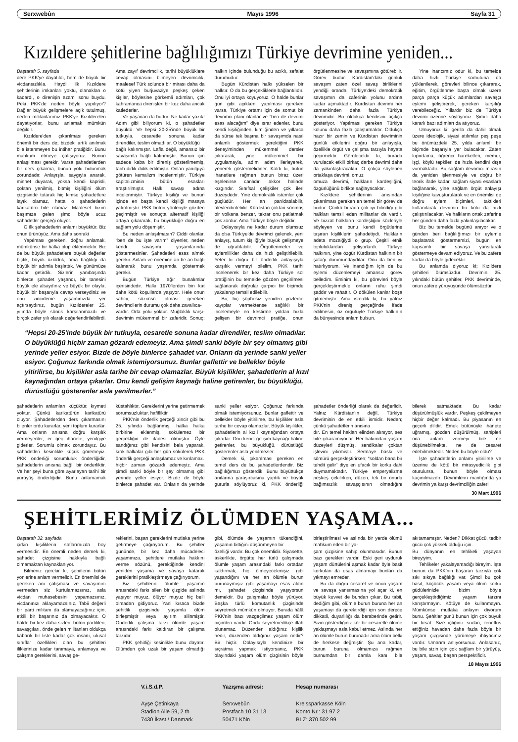Serxwebûn Mayıs 1996 Sayfa 31
Kızıldere şehitlerine bağlılığımızı Türkiye devrimine yeniden...
Baştarafı 5. sayfada
dere PKK'ye dayatıldı, hem de büyük bir vicdansızlıkla. Haydi ilk Kızıldere şehitlerinin imkanları yoktu, olanakları o kadardı, o direnişin azami sonu buydu. Peki PKK'de neden böyle yapılıyor? Dağlar büyük gelişmelere açık tutulmuş, neden militanlarımız PKK'ye Kızıldereleri dayatıyorlar, bunu anlamak mümkün değildir.
Kızıldere'den çıkarılması gereken önemli bir ders de; bizdeki artık anılmak bile istenmeyen bu intihar pratiğidir. Bunu mahkum etmeye çalışıyoruz. Bunun anlaşılması gerekir. Varsa şahadetlerden bir ders çıkarma, bunun yolu bulunmak zorundadır. Anlayışla, saygıyla anarak, minnet duyarak, yoksa kendi kaprisli, çoktan yenilmiş, bitmiş kişiliğini ölüm çizgisinde tutarak hiç kimse şahadetlere layık olamaz, hatta o şahadetlerin karikatürü bile olamaz. Maalesef bizim başımıza gelen şimdi böyle ucuz şahadetler gerçeği oluyor.
O ilk şahadetlerin anlamı büyüktür. Biz onun ürünüyüz. Ama daha sonraki
Yapılması gereken, doğru anlamak, mümkünse bir halka olup eklenmektir. Biz de bu büyük şahadetlere büyük değerler biçtik, büyük üzüldük; ama bağlılığı da büyük bir adımla başlattık. Ve günümüze kadar getirdik. Sizlerin yanıbaşında binlerce şahadet yaşandı, bir tanesini büyük ele alsaydınız ve büyük bir olayla, büyük bir başarıyla cevap verseydiniz ve onu zincirleme yaşamınızda yer açtırsaydınız, bugün Kızıldereler 25. yılında böyle sönük karşılanmazdı ve birçok zafer yılı olarak değerlendirilebilirdi. Ama zayıf devrimcilik, tarihi büyüklüklere cevap olmasını bilmeyen devrimcilik, maalesef Türk solunda bir mirası daha da kötü yiyen burjuvaziye peşkeş çeken kişiler, böylesine görkemli adımları, çok kahramanca direnişleri bir kez daha ancak katlederler.
Ve yaşanan da budur. Ne kadar yazık! Adım gibi biliyorum ki, o şahadetler büyüktü. Ve hepsi 20-25'inde büyük bir tutkuyla, cesaretle sonuna kadar direndiler, teslim olmadılar. O büyüklüğü
bağlı kalınmıştır. Lafla değil, amansız bir savaşımla bağlı kalınmıştır. Bunun için sadece kaba bir direniş gösterilmemiş, tarih didik didik edilmiştir. Onları yanılgıya götüren kemalizm incelenmiştir. Türkiye kapitalizminin bütün esasları araştırılmıştır. Halk savaşı adına incelenmiştir. Türkiye kişiliği ve bunun içinde en başta kendi kişiliği masaya yatırılmıştır. PKK bütün yönleriyle gözden geçirmiştir ve sonuçta alternatif kişiliği ortaya çıkararak, bu büyüklüğe doğru en sağlam yolu döşemiştir.
Bu neden anlaşılmasın? Ciddi olanlar, “ben de bu işte varım” diyenler, neden kendi savaşımı yaşamlarında göstermesinler. Şahadetleri esas almak gerekir. Anlam ve önemine an be an bağlı kalınarak bunu yaşamda göstermek gerekir.
Bugün Türkiye ağır bunalımlar içerisindedir. Halkı 1970'lerden bin kat daha kötü koşullarda yaşıyor. Hele onun sahibi, sözcüsü olması gereken devrimcilerin durumu çok daha zavallıca-
vardır. Orta yolu yoktur. Muğlaklık karşı-devrimin mükemmel bir zaferidir. Sonuç; halkın içinde bulunduğu bu acıklı, sefalet durumudur.
Bugün Kürdistan halkı yükselen bir halktır. O da bu gerçekliklerle bağlantılıdır. Onu iyi ortaya koyuyoruz. O halde bunlar gün gibi açıkken, yapılması gereken varsa, Türkiye ortamı için de somut bir devrimci planı olanlar ve “ben de devrimi esas alacağım” diye ısrar edenler, bunu kendi kişiliğinden, kimliğinden ve yıllarca da sürse tek başına bir savaşımda nasıl anlamlı göstermek gerektiğini PKK deneyiminden mükemmel dersler çıkararak, yine mükemmel bir uygulamayla, adım adım ilerleyerek, yenerek göstermelidirler. Kaldı ki, bütün ihanetlere rağmen bunun biraz üzeri eşelenirse canlıdır, akkor halinde kızgındır. Sınıfsal çelişkiler çok ileri düzeydedir. Yine demokratik istemler çok güçlüdür. Her an parıldatılabilir, alevlendirilebilir. Kürdistan çoktan sönmüş bir volkana benzer, tekrar onu patlatmak çok zordur. Ama Türkiye böyle değildir.
Dolayısıyla ne kadar durum olumsuz da olsa Türkiye'de devrimci gelenek, yeni anlayış, tutum kişiliğiyle büyük gelişmeye de uğratılabilir. Örgütlenmeler ve eylemlilikler daha da hızlı geliştirilebilir. Yeter ki doğru bir önderlik anlayışıyla karşılık vermeyi bilelim. PKK tarihi incelenerek bir kez daha Türkiye sol pratiğinin bu temelde gözden geçirilmesi sağlanarak doğrular çarpıcı bir biçimde yakalanıp temsil edilebilir.
Bu, hiç şüphesiz yeniden yüzlerce kayıplar vermektense sağlıklı bir incelemeyle en kestirme yoldan hızla gelişen bir devrimci pratiğe, onun örgütlenmesine ve savaşımına götürebilir. Görev budur. Kürdistan'daki günlük savaşım zaten özel savaş birliklerini yendiği oranda, Türkiye'deki demokratik savaşımın da zaferinin yolunu ardına kadar açmaktadır. Kürdistan devrimi her zamankinden daha fazla Türkiye devrimidir. Bu oldukça kendisini açıkça gösteriyor. Yapılması gereken Türkiye kolunu daha fazla çalıştırmaktır. Oldukça hazır bir zemin ve Kürdistan devriminin günlük etkilerini doğru bir anlayışla, özellikle örgüt ve çalışma tarzıyla hayata geçirmektir. Görülecektir ki, burada vurulacak etkili birkaç darbe devrimi daha da yakınlaştıracaktır. O çokça söylenen ortaklaşa devrimi, omuz
omuza devrimi, halkların kardeşliğini, özgürlüğünü birlikte sağlayacaktır.
Kızıldere şehitlerinin anısından çıkarılması gereken en temel bir görev de budur. Çünkü burada çok iyi bilindiği gibi halkları temsil eden militanlar da vardır. Ve bizzat halkların kardeşliğini sözleriyle söyleyen ve bunu kendi örgütlerine taşıran kişiliklerin şahadetiydi. Halkların adeta mozaiğiydi o grup. Çeşitli etnik topluluklardan geliyorlardı. Türkiye halkının, yine özgür Kürdistan halkının bir şafağı durumundaydılar. Onu da ben iyi hatırlıyorum. Ve inandığım için de bu eylemi düzenlemeyi amansız görev belledim. Eminim ki, bu görevleri böyle gerçekleştirmekle onların ruhu şimdi şaddır ve rahattır. O dökülen kanlar boşa gitmemiştir. Ama isterdik ki, bu yalnız PKK'nin direniş gerçeğinde ifade edilmesin, öz örgütüyle Türkiye halkının da bünyesinde anlam bulsun.
Yine inancımız odur ki, bu temelde daha hızlı Türkiye somutuna da yüklenilerek, görevleri bilince çıkararak, eğitim, örgütlenme başta olmak üzere parça parça küçük adımlardan savaşçı eylemi geliştirerek, gereken karşılığı verebileceğiz. Yıllardır biz de Türkiye devrimi üzerine söylüyoruz. Şimdi daha kararlı bazı adımları da atıyoruz.
Umuyoruz ki; gerilla da dahil olmak üzere ideolojik, siyasi atılımlar peş peşe bu önümüzdeki 25. yılda anlamlı bir biçimde başarıyla yer bulacaktır. Zaten kıpırdama, öğrenci hareketleri, memur, işçi, köylü tepkileri de hızla kendini dışa vurmaktadır. Bu sağlam devrimci mirasın da yeniden işlenmesiyle ve doğru bir teorik ifade kadar, sağlam siyasi esaslara bağlanarak, yine sağlam örgüt anlayışı kişiliğine kavuşturularak ve en önemlisi de doğru eylem biçimleri, taktikleri kullanılarak devrimin bu kolu da hızlı çalıştırılacaktır. Ve halkların ortak zaferine her günden daha fazla yakınlaşılacaktır.
Biz bu temelde bugünü anıyor ve o günden beri bağlılığımızı bir eylemle başlatarak göstermemizi, bugün en kapsamlı bir savaşa yansıtarak göstermeye devam ediyoruz. Ve bu zafere kadar da böyle gidecektir.
Bu anlamda diyoruz ki; Kızıldere şehitleri ölümsüzdür. Devrimin 25. yılındaki bütün şehitler, PKK devriminde, onun zafere yürüyüşünde ölümsüzdür.
“Hepsi 20-25'inde büyük bir tutkuyla, cesaretle sonuna kadar direndiler, teslim olmadılar. O büyüklüğü hiçbir zaman gözardı edemeyiz. Ama şimdi sanki böyle bir şey olmamış gibi yerinde yeller esiyor. Bizde de böyle binlerce şahadet var. Onların da yerinde sanki yeller esiyor. Çoğunuz farkında olmak istemiyorsunuz. Bunlar gaflettir ve bellekler böyle yitirilirse, bu kişilikler asla tarihe bir cevap olamazlar. Büyük kişilikler, şahadetlerin al kızıl kaynağından ortaya çıkarlar. Onu kendi gelişim kaynağı haline getirenler, bu büyüklüğü, dürüstlüğü gösterenler asla yenilmezler.”
şahadetlerin anlamları küçüktür, kıymeti yoktur. Çünkü karikatürün karikatürü oluyor. Şahadetlerden ders çıkarmasını bilenler ordu kurarlar, yeni toplum kurarlar. Ama onların anısına doğru karşılık vermeyenler, er geç ihanete, yenilgiye giderler. Sorumlu olmak zorundayız. Bu şahadetleri kesinlikle küçük göremeyiz. PKK önderliği sorumluluk önderliğidir, şahadetlerin anısına bağlı bir önderliktir. Ve her şeyi buna göre ayarlayan tarihi bir yürüyüş önderliğidir. Bunu anlamamak küstahlıktır. Gereklerini yerine getirmemek sorumsuzluktur, hafifliktir.
PKK'nin önderlik gerçeği zincir gibi bu 25. yılında bağlanmış, halka halka birbirine eklenmiş, sökülemez bir gerçekliğin de ifadesi olmuştur. Öyle sandığınız gibi kendisini bela yaparak, kırık halkalar gibi her gün sökülerek PKK önderlik gerçeği anlaşılamaz ve kırılamaz.
hiçbir zaman gözardı edemeyiz. Ama şimdi sanki böyle bir şey olmamış gibi yerinde yeller esiyor. Bizde de böyle binlerce şahadet var. Onların da yerinde sanki yeller esiyor. Çoğunuz farkında olmak istemiyorsunuz. Bunlar gaflettir ve bellekler böyle yitirilirse, bu kişilikler asla tarihe bir cevap olamazlar. Büyük kişilikler, şahadetlerin al kızıl kaynağından ortaya çıkarlar. Onu kendi gelişim kaynağı haline getirenler, bu büyüklüğü, dürüstlüğü gösterenler asla yenilmezler.
Demek ki, çıkarılması gereken en temel ders de bu şahadetlerdendir. Biz bağlılığımızı gösterdik. Bunu büyüttükçe anılarına yaraşırcasına yaptık ve büyük gururla söylüyoruz ki, PKK önderliği şahadetler önderliği olarak da değerlidir. Yalnız Kürdistan'ın değil, Türkiye devriminin de en etkili ismidir. Neden; çünkü şahadetlerin anısına
dır. En temel hakları elinden alınıyor, ses bile çıkaramıyorlar. Her bakımdan yaşam düzeyleri düşmüş, sendikalar çoktan işlevini yitirmiştir. Sermaye baskı ve sömürü gerçekleştirirken; “soldan bana bir tehdit gelir” diye en ufacık bir korku dahi duymamaktadır. Türkiye emperyalizme peşkeş çekilirken, düzen, tek bir onurlu bağımsızlık savaşçısının olmadığını bilerek satmaktadır. Bu kadar düşürülmüşlük vardır. Peşkeş çekilmeyen hiçbir değer kalmadı. Bu piyasanın en geçerli dilidir. Emek bütünüyle ihanete uğramış, gözden düşürülmüş, sahipleri ona anlam vermeyi bile ne düşünebilmekte, ne de cesaret edebilmektedir. Neden bu böyle oldu?
İşte şahadetlerin anlamı yitirilirse ve üzerine de kötü bir mirasyedicilik gibi oturulursa, bunun böyle olması kaçınılmazdır. Devrimlerin mantığında ya devrimin ya karşı devrimciliğin zaferi
30 Mart 1996
ŞEHİTLERİMİZ ÖLÜMDEN YAŞAMA...
Baştarafı 32. sayfada
çirkin kişiliklerin saflarımızda boy vermesidir. En önemli neden demek ki, şahadet çizgisine hakkıyla bağlı olmamaktan kaynaklanıyor.
Bilmeniz gerekir ki, şehitlerin bütün yönlerine anlam vermelidir. En önemlisi de gereken anı çalışması ve savaşımını vermeden siz kurtulamazsınız, asla vicdan muhasebesini yapamazsınız, vicdanınızı aklayamazsınız. Tabii değerli bir parti militanı da olamayacağınız için, etkili bir başarınız da olmayacaktır. O halde bir kez daha sizleri, bütün partilileri, savaşçıları, önde gelen militanları oldukça kabarık bir liste kadar çok insanı, ulusal sınıflar özellikleri olan bu şehitleri iliklerinize kadar tanımaya, anlamaya ve çalışma gereklerini, savaş ge-
reklerini, başarı gereklerini mutlaka yerine getirmeye çağırıyorum. Bu şehitler gününde, bir kez daha mücadeleci yaşamınıza, şehitlere mutlaka hakkını verme sözünü, gerektiğinde kendini yeniden yaşama ve savaşa katarak gereklerini pratikleştirmeye çağırıyorum.
Biz şehitlerin ölümle yaşamın arasındaki farkı silen bir çizgide aslında yaşıyor muyuz, ölüyor muyuz hiç belli olmadan gidiyoruz. Yani kısaca bizde şehitlik çizgisinde yaşamla ölüm birleşmiştir veya ayırım silinmiştir. Önderlik çalışma tarzı ölümle yaşam arasındaki farkı kaldıran bir çalışma tarzıdır.
PKK şehitliği kesinlikle bunu dayatır. Ölümden çok uzak bir yaşam olmadığı gibi, ölümde de yaşamın tükendiğini, yaşamın bittiğini düşünmeyen bir
özelliği vardır. Bu çok önemlidir. Siyasette, askerlikte, örgütte her türlü çalışmada ölümle yaşam arasındaki farkı ortadan kaldırmak, hiç ölmeyecekmişiz gibi yaşandığını ve her an ölümle burun burunaymışız gibi yaşamayı esas aldın mı, şahadet çizgisinde yaşıyorsun demektir. Bu çalışmalar böyle yürüyor. Başka türlü komutanlık çizgisinde seyretmek mümkün olmuyor. Burada hâlâ PKK'nin bazı vazgeçilmez yaşam ölüm biçimleri vardır. Onda seyretmedikçe iflah olunamaz. Düzenden aldığınız kişilik nedir, düzenden aldığınız yaşam nedir? Bir hiçtir. Dolayısıyla kendinize bir sıçratma yapmak istiyorsanız, PKK olayındaki yaşam ölüm çizgisinin böyle birleştirilmesi ve aslında bir yerde ölümü mahkum eden bir ya-
şam çizgisine sahip olunmasıdır. Bunun bazı gerekleri vardır. Eski geri uyduruk yaşam dürtülerini aşmak kadar öyle basit korkuları da esas almamayı bunları da yıkmayı emreder.
Bu da doğru cesaret ve onun yaşam ve savaşa yansımasına yol açar ki, en büyük kuvvet de bundan çıkar. Bu tabii, dediğim gibi, ölümle burun buruna her an yaşamayı da gerektirdiği için son derece dikkatli, duyarlılığı da beraberinde getirir. Sizin gösterdiğiniz kör bir cesaretle ölüme yaklaşmayı asla kabul etmez. Aslında her an ölümle burun burunadır ama ölüm belki de herkese değmiştir. Şu ana kadar, burun buruna olmamıza rağmen burnumdan bir damla kanı bile akıtamamıştır. Neden? Dikkat gücü, tedbir gücü çok yüksek olduğu için.
Bu dünyanın en tehlikeli yaşayan bireyiyim.
Tehlikeler yakalayamadığı bireyim. İşte bunun da PKK'nin başaran tarzıyla çok sıkı sıkıya bağlılığı var. Şimdi bu çok basit, küçücük yaşam veya ölüm korku güdülerinizle bizim böyle gerçekleştirdiğimiz yaşam tarzını karıştırmayın. Kötüye de kullanmayın. Mümkünse mutlaka anlayın diyorum bunu. Şehitler günü bunun için çok büyük bir fırsat. Size içtiğiniz sudan, teneffüs ettiğiniz havadan daha fazla böyle bir yaşam çizgisinde yürümeye ihtiyacınız vardır. Umarım anlıyorsunuz. Anlasanız, bu bile sizin için çok sağlam bir yürüyüş, yaşam, savaş, başarı perspektifidir.
18 Mayıs 1996
V.i.S.d.P.
Ayşe Çetinkaya
Stadion Alle 59, 2 th
7430 İkast / Danmark
Yazışma adresi:
Serxwebûn
Postfach 10 31 13
50471 Köln
Hesap numarası
Kreissparkasse Köln
Konto Nr.: 31 97 2
BLZ: 370 502 99